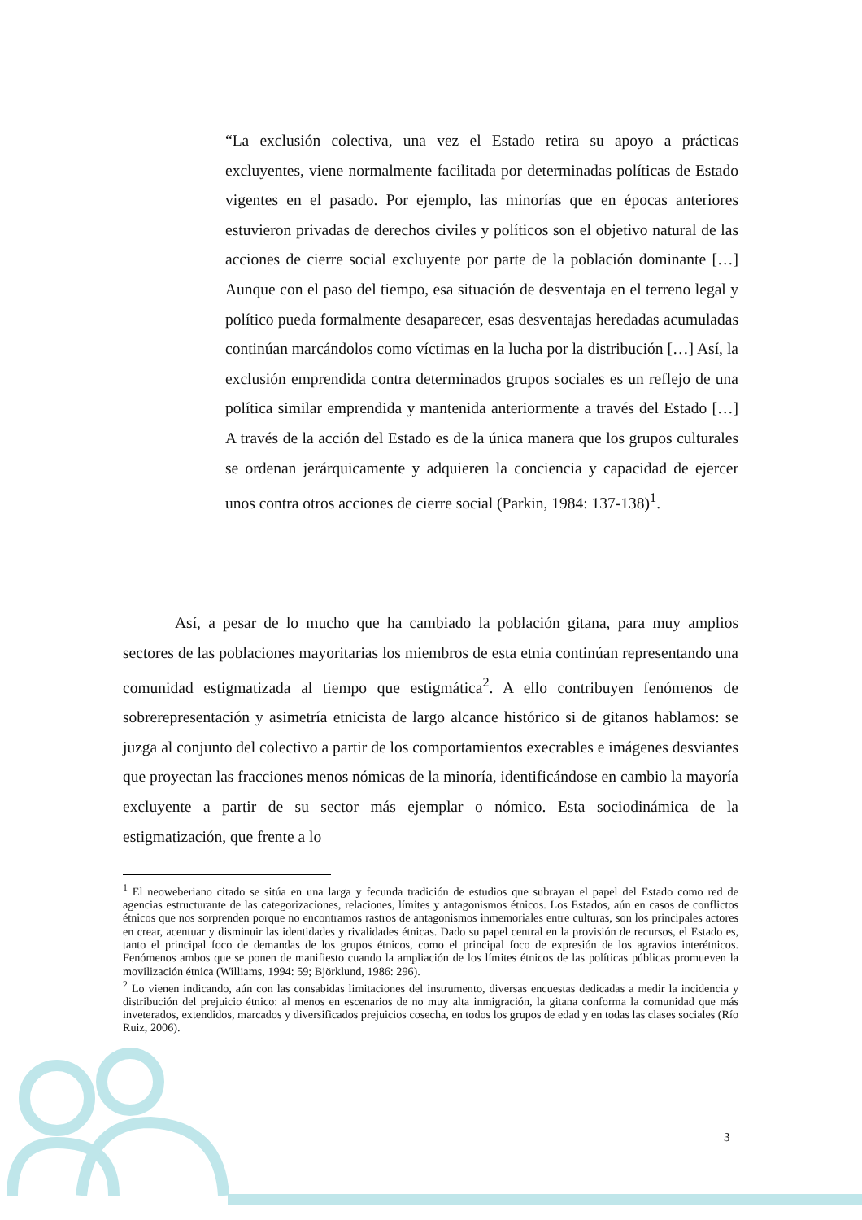“La exclusión colectiva, una vez el Estado retira su apoyo a prácticas excluyentes, viene normalmente facilitada por determinadas políticas de Estado vigentes en el pasado. Por ejemplo, las minorías que en épocas anteriores estuvieron privadas de derechos civiles y políticos son el objetivo natural de las acciones de cierre social excluyente por parte de la población dominante […] Aunque con el paso del tiempo, esa situación de desventaja en el terreno legal y político pueda formalmente desaparecer, esas desventajas heredadas acumuladas continúan marcándolos como víctimas en la lucha por la distribución […] Así, la exclusión emprendida contra determinados grupos sociales es un reflejo de una política similar emprendida y mantenida anteriormente a través del Estado […] A través de la acción del Estado es de la única manera que los grupos culturales se ordenan jerárquicamente y adquieren la conciencia y capacidad de ejercer unos contra otros acciones de cierre social (Parkin, 1984: 137-138)<sup>1</sup>.
Así, a pesar de lo mucho que ha cambiado la población gitana, para muy amplios sectores de las poblaciones mayoritarias los miembros de esta etnia continúan representando una comunidad estigmatizada al tiempo que estigmática<sup>2</sup>. A ello contribuyen fenómenos de sobrerepresentación y asimetría etnicista de largo alcance histórico si de gitanos hablamos: se juzga al conjunto del colectivo a partir de los comportamientos execrables e imágenes desviantes que proyectan las fracciones menos nómicas de la minoría, identificándose en cambio la mayoría excluyente a partir de su sector más ejemplar o nómico. Esta sociodinámica de la estigmatización, que frente a lo
<sup>1</sup> El neoweberiano citado se sitúa en una larga y fecunda tradición de estudios que subrayan el papel del Estado como red de agencias estructurante de las categorizaciones, relaciones, límites y antagonismos étnicos. Los Estados, aún en casos de conflictos étnicos que nos sorprenden porque no encontramos rastros de antagonismos inmemoriales entre culturas, son los principales actores en crear, acentuar y disminuir las identidades y rivalidades étnicas. Dado su papel central en la provisión de recursos, el Estado es, tanto el principal foco de demandas de los grupos étnicos, como el principal foco de expresión de los agravios interétnicos. Fenómenos ambos que se ponen de manifiesto cuando la ampliación de los límites étnicos de las políticas públicas promueven la movilización étnica (Williams, 1994: 59; Björklund, 1986: 296).
<sup>2</sup> Lo vienen indicando, aún con las consabidas limitaciones del instrumento, diversas encuestas dedicadas a medir la incidencia y distribución del prejuicio étnico: al menos en escenarios de no muy alta inmigración, la gitana conforma la comunidad que más inveterados, extendidos, marcados y diversificados prejuicios cosecha, en todos los grupos de edad y en todas las clases sociales (Río Ruiz, 2006).
3